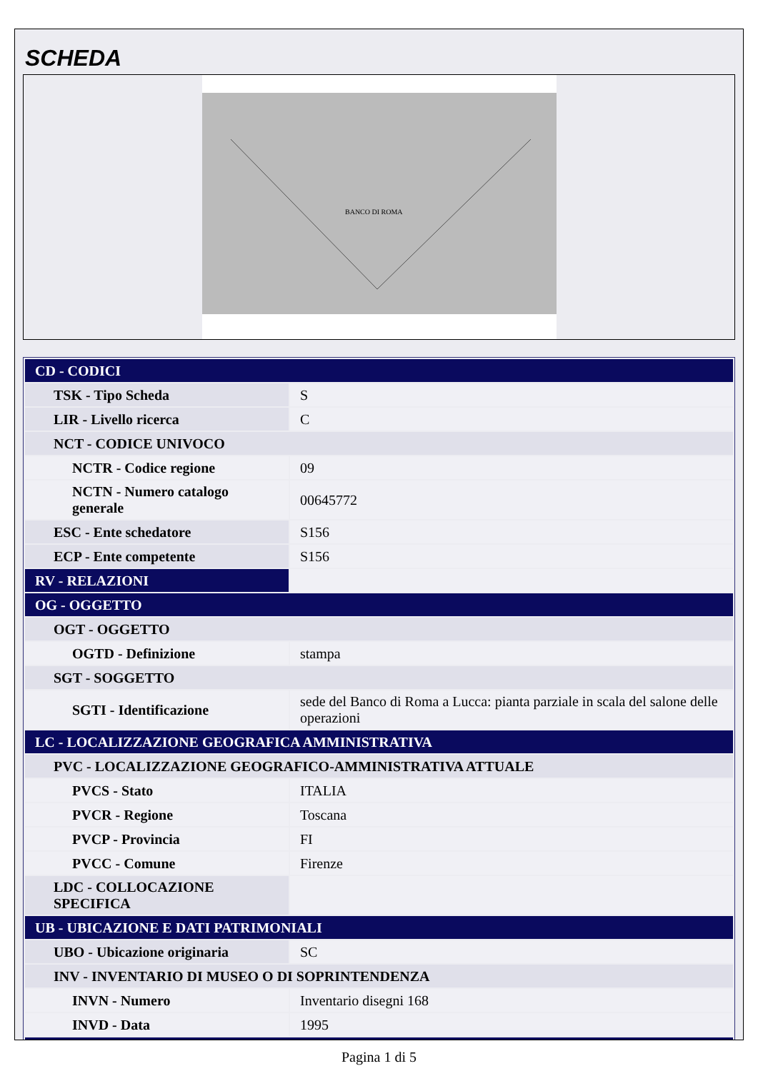SCHEDA
BANCO DI ROMA
| CD - CODICI | |
| TSK - Tipo Scheda | S |
| LIR - Livello ricerca | C |
| NCT - CODICE UNIVOCO | |
| NCTR - Codice regione | 09 |
| NCTN - Numero catalogo generale | 00645772 |
| ESC - Ente schedatore | S156 |
| ECP - Ente competente | S156 |
| RV - RELAZIONI | |
| OG - OGGETTO | |
| OGT - OGGETTO | |
| OGTD - Definizione | stampa |
| SGT - SOGGETTO | |
| SGTI - Identificazione | sede del Banco di Roma a Lucca: pianta parziale in scala del salone delle operazioni |
| LC - LOCALIZZAZIONE GEOGRAFICA AMMINISTRATIVA | |
| PVC - LOCALIZZAZIONE GEOGRAFICO-AMMINISTRATIVA ATTUALE | |
| PVCS - Stato | ITALIA |
| PVCR - Regione | Toscana |
| PVCP - Provincia | FI |
| PVCC - Comune | Firenze |
| LDC - COLLOCAZIONE SPECIFICA | |
| UB - UBICAZIONE E DATI PATRIMONIALI | |
| UBO - Ubicazione originaria | SC |
| INV - INVENTARIO DI MUSEO O DI SOPRINTENDENZA | |
| INVN - Numero | Inventario disegni 168 |
| INVD - Data | 1995 |
Pagina 1 di 5